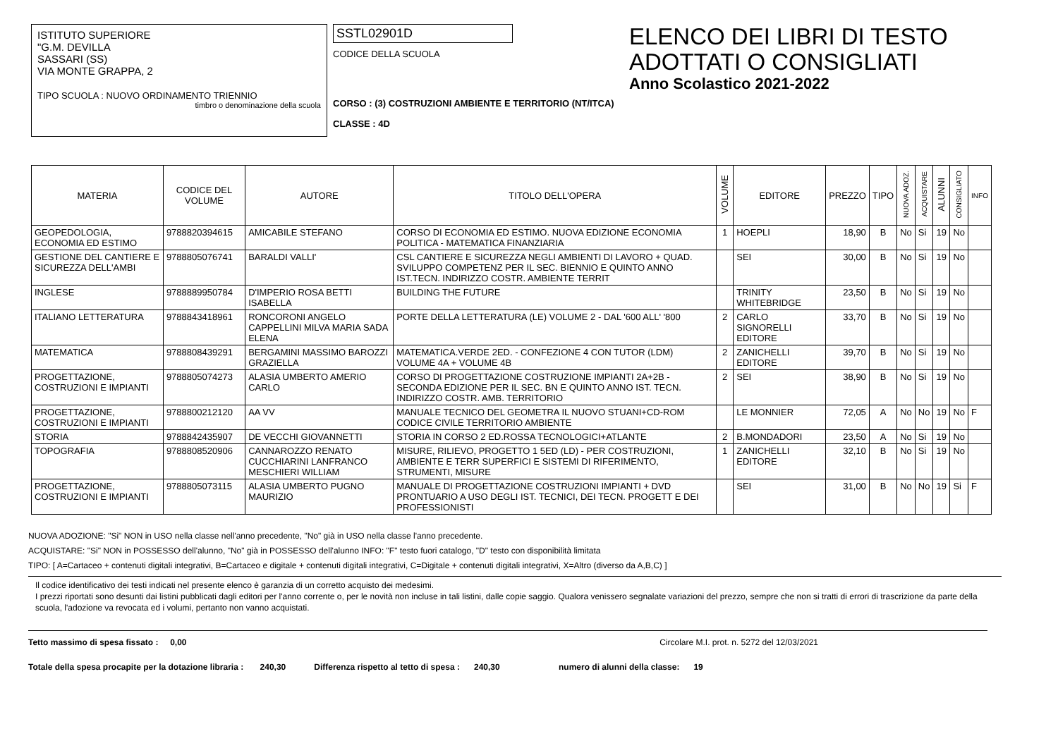ISTITUTO SUPERIORE
"G.M. DEVILLA
SASSARI (SS)
VIA MONTE GRAPPA, 2
TIPO SCUOLA : NUOVO ORDINAMENTO TRIENNIO
timbro o denominazione della scuola
SSTL02901D
CODICE DELLA SCUOLA
CORSO : (3) COSTRUZIONI AMBIENTE E TERRITORIO (NT/ITCA)
CLASSE : 4D
ELENCO DEI LIBRI DI TESTO
ADOTTATI O CONSIGLIATI
Anno Scolastico 2021-2022
| MATERIA | CODICE DEL VOLUME | AUTORE | TITOLO DELL'OPERA | VOLUME | EDITORE | PREZZO | TIPO | NUOVA ADOZ. | ACQUISTARE | ALUNNI | CONSIGLIATO | INFO |
| --- | --- | --- | --- | --- | --- | --- | --- | --- | --- | --- | --- | --- |
| GEOPEDOLOGIA, ECONOMIA ED ESTIMO | 9788820394615 | AMICABILE STEFANO | CORSO DI ECONOMIA ED ESTIMO. NUOVA EDIZIONE ECONOMIA POLITICA - MATEMATICA FINANZIARIA | 1 | HOEPLI | 18,90 | B | No | Si | 19 | No | |
| GESTIONE DEL CANTIERE E SICUREZZA DELL'AMBI | 9788805076741 | BARALDI VALLI' | CSL CANTIERE E SICUREZZA NEGLI AMBIENTI DI LAVORO + QUAD. SVILUPPO COMPETENZ PER IL SEC. BIENNIO E QUINTO ANNO IST.TECN. INDIRIZZO COSTR. AMBIENTE TERRIT | | SEI | 30,00 | B | No | Si | 19 | No | |
| INGLESE | 9788889950784 | D'IMPERIO ROSA BETTI ISABELLA | BUILDING THE FUTURE | | TRINITY WHITEBRIDGE | 23,50 | B | No | Si | 19 | No | |
| ITALIANO LETTERATURA | 9788843418961 | RONCORONI ANGELO CAPPELLINI MILVA MARIA SADA ELENA | PORTE DELLA LETTERATURA (LE) VOLUME 2 - DAL '600 ALL' '800 | 2 | CARLO SIGNORELLI EDITORE | 33,70 | B | No | Si | 19 | No | |
| MATEMATICA | 9788808439291 | BERGAMINI MASSIMO BAROZZI GRAZIELLA | MATEMATICA.VERDE 2ED. - CONFEZIONE 4 CON TUTOR (LDM) VOLUME 4A + VOLUME 4B | 2 | ZANICHELLI EDITORE | 39,70 | B | No | Si | 19 | No | |
| PROGETTAZIONE, COSTRUZIONI E IMPIANTI | 9788805074273 | ALASIA UMBERTO AMERIO CARLO | CORSO DI PROGETTAZIONE COSTRUZIONE IMPIANTI 2A+2B - SECONDA EDIZIONE PER IL SEC. BN E QUINTO ANNO IST. TECN. INDIRIZZO COSTR. AMB. TERRITORIO | 2 | SEI | 38,90 | B | No | Si | 19 | No | |
| PROGETTAZIONE, COSTRUZIONI E IMPIANTI | 9788800212120 | AA VV | MANUALE TECNICO DEL GEOMETRA IL NUOVO STUANI+CD-ROM CODICE CIVILE TERRITORIO AMBIENTE | | LE MONNIER | 72,05 | A | No | No | 19 | No | F |
| STORIA | 9788842435907 | DE VECCHI GIOVANNETTI | STORIA IN CORSO 2 ED.ROSSA TECNOLOGICI+ATLANTE | 2 | B.MONDADORI | 23,50 | A | No | Si | 19 | No | |
| TOPOGRAFIA | 9788808520906 | CANNAROZZO RENATO CUCCHIARINI LANFRANCO MESCHIERI WILLIAM | MISURE, RILIEVO, PROGETTO 1 5ED (LD) - PER COSTRUZIONI, AMBIENTE E TERR SUPERFICI E SISTEMI DI RIFERIMENTO, STRUMENTI, MISURE | 1 | ZANICHELLI EDITORE | 32,10 | B | No | Si | 19 | No | |
| PROGETTAZIONE, COSTRUZIONI E IMPIANTI | 9788805073115 | ALASIA UMBERTO PUGNO MAURIZIO | MANUALE DI PROGETTAZIONE COSTRUZIONI IMPIANTI + DVD PRONTUARIO A USO DEGLI IST. TECNICI, DEI TECN. PROGETT E DEI PROFESSIONISTI | | SEI | 31,00 | B | No | No | 19 | Si | F |
NUOVA ADOZIONE: "Si" NON in USO nella classe nell'anno precedente, "No" già in USO nella classe l'anno precedente.
ACQUISTARE: "Si" NON in POSSESSO dell'alunno, "No" già in POSSESSO dell'alunno INFO: "F" testo fuori catalogo, "D" testo con disponibilità limitata
TIPO: [ A=Cartaceo + contenuti digitali integrativi, B=Cartaceo e digitale + contenuti digitali integrativi, C=Digitale + contenuti digitali integrativi, X=Altro (diverso da A,B,C) ]
Il codice identificativo dei testi indicati nel presente elenco è garanzia di un corretto acquisto dei medesimi.
I prezzi riportati sono desunti dai listini pubblicati dagli editori per l'anno corrente o, per le novità non incluse in tali listini, dalle copie saggio. Qualora venissero segnalate variazioni del prezzo, sempre che non si tratti di errori di trascrizione da parte della scuola, l'adozione va revocata ed i volumi, pertanto non vanno acquistati.
Tetto massimo di spesa fissato : 0,00 Circolare M.I. prot. n. 5272 del 12/03/2021
Totale della spesa procapite per la dotazione libraria : 240,30 Differenza rispetto al tetto di spesa : 240,30 numero di alunni della classe: 19